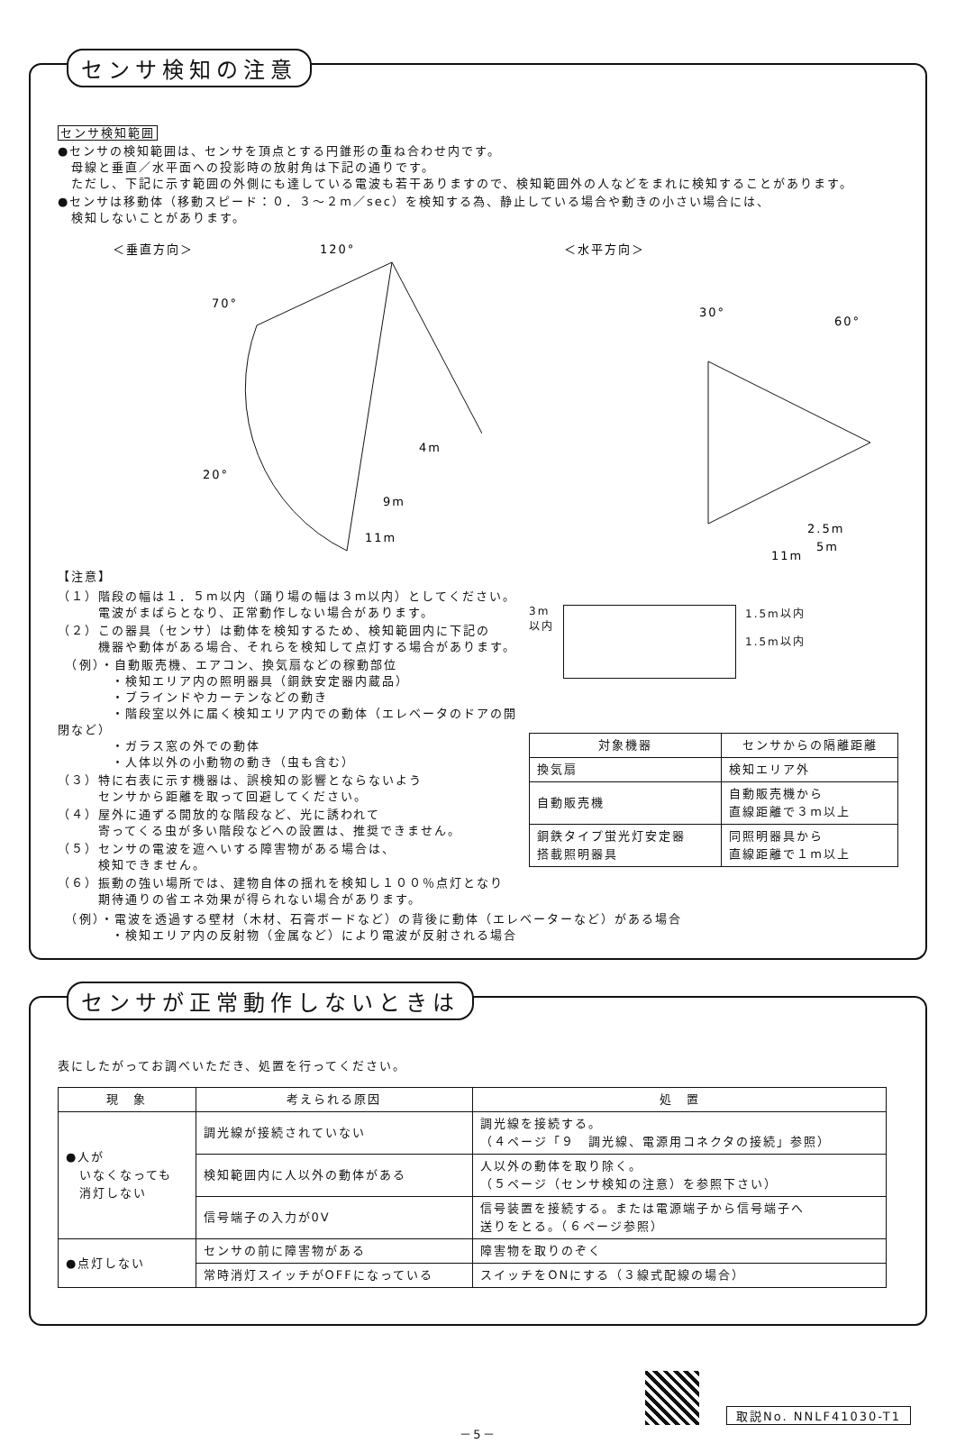センサ検知の注意
センサ検知範囲
●センサの検知範囲は、センサを頂点とする円錐形の重ね合わせ内です。
　母線と垂直／水平面への投影時の放射角は下記の通りです。
　ただし、下記に示す範囲の外側にも達している電波も若干ありますので、検知範囲外の人などをまれに検知することがあります。
●センサは移動体（移動スピード：０．３～２m／sec）を検知する為、静止している場合や動きの小さい場合には、
　検知しないことがあります。
＜垂直方向＞
120°
70°
20°
4m
9m
11m
＜水平方向＞
30°
60°
2.5m
5m
11m
【注意】
（１）階段の幅は１．５m以内（踊り場の幅は３m以内）としてください。
　　　電波がまばらとなり、正常動作しない場合があります。
（２）この器具（センサ）は動体を検知するため、検知範囲内に下記の
　　　機器や動体がある場合、それらを検知して点灯する場合があります。
　（例）・自動販売機、エアコン、換気扇などの稼動部位
　　　　・検知エリア内の照明器具（銅鉄安定器内蔵品）
　　　　・ブラインドやカーテンなどの動き
　　　　・階段室以外に届く検知エリア内での動体（エレベータのドアの開閉など）
　　　　・ガラス窓の外での動体
　　　　・人体以外の小動物の動き（虫も含む）
（３）特に右表に示す機器は、誤検知の影響とならないよう
　　　センサから距離を取って回避してください。
（４）屋外に通ずる開放的な階段など、光に誘われて
　　　寄ってくる虫が多い階段などへの設置は、推奨できません。
（５）センサの電波を遮へいする障害物がある場合は、
　　　検知できません。
（６）振動の強い場所では、建物自体の揺れを検知し１００％点灯となり
　　　期待通りの省エネ効果が得られない場合があります。
3m
以内
1.5m以内
1.5m以内
| 対象機器 | センサからの隔離距離 |
| --- | --- |
| 換気扇 | 検知エリア外 |
| 自動販売機 | 自動販売機から 直線距離で３m以上 |
| 銅鉄タイプ蛍光灯安定器 搭載照明器具 | 同照明器具から 直線距離で１m以上 |
　（例）・電波を透過する壁材（木材、石膏ボードなど）の背後に動体（エレベーターなど）がある場合
　　　　・検知エリア内の反射物（金属など）により電波が反射される場合
センサが正常動作しないときは
表にしたがってお調べいただき、処置を行ってください。
| 現 象 | 考えられる原因 | 処 置 |
| --- | --- | --- |
| ●人が いなくなっても 消灯しない | 調光線が接続されていない | 調光線を接続する。 （４ページ「９ 調光線、電源用コネクタの接続」参照） |
| | 検知範囲内に人以外の動体がある | 人以外の動体を取り除く。 （５ページ（センサ検知の注意）を参照下さい） |
| | 信号端子の入力が0V | 信号装置を接続する。または電源端子から信号端子へ 送りをとる。（６ページ参照） |
| ●点灯しない | センサの前に障害物がある | 障害物を取りのぞく |
| | 常時消灯スイッチがOFFになっている | スイッチをONにする（３線式配線の場合） |
取説No. NNLF41030-T1
－5－